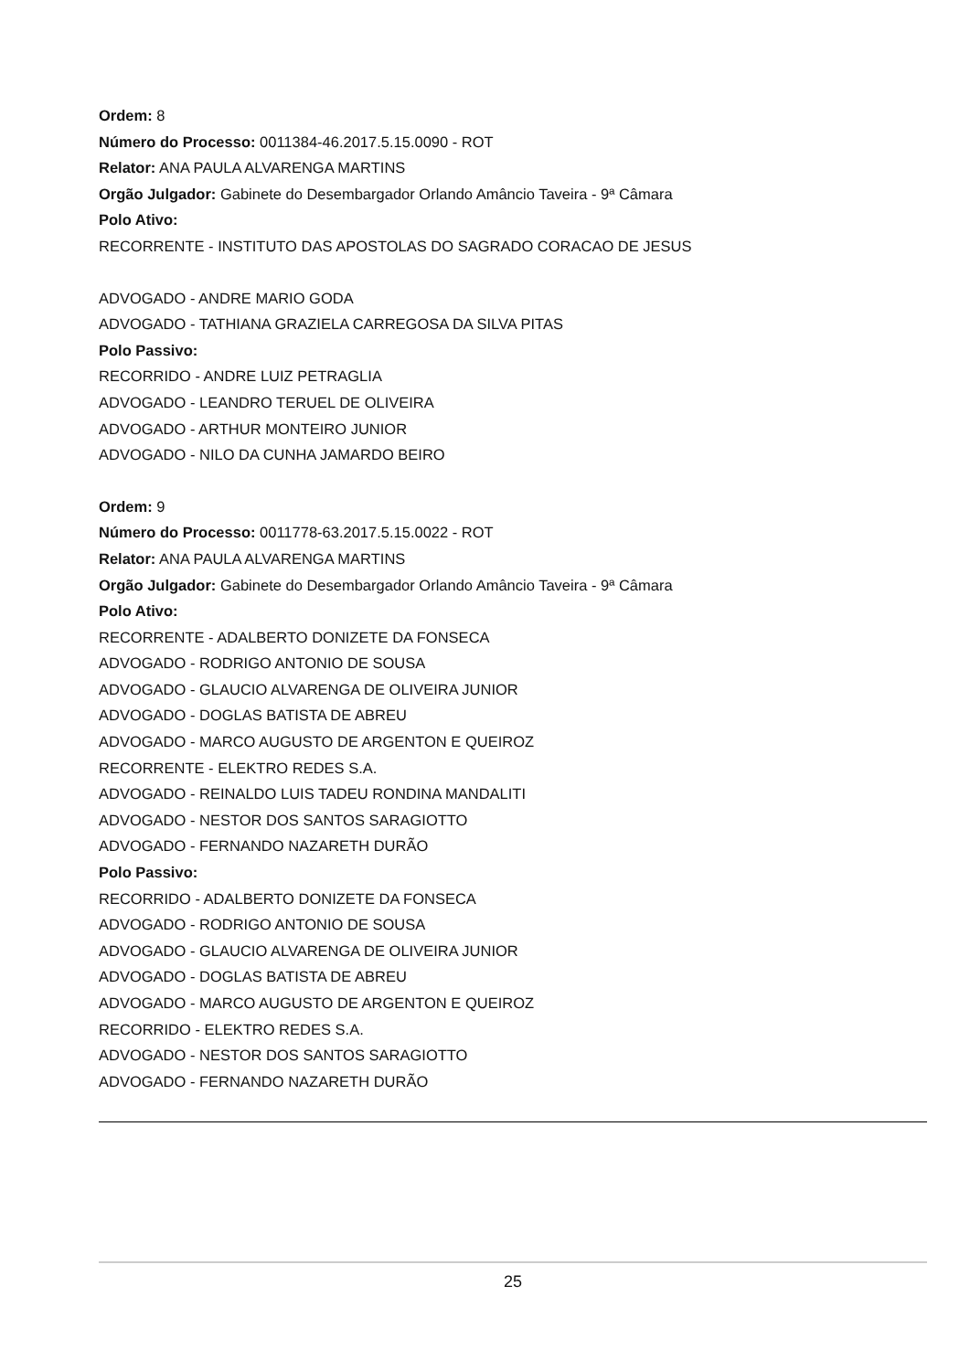Ordem: 8
Número do Processo: 0011384-46.2017.5.15.0090 - ROT
Relator: ANA PAULA ALVARENGA MARTINS
Orgão Julgador: Gabinete do Desembargador Orlando Amâncio Taveira - 9ª Câmara
Polo Ativo:
RECORRENTE - INSTITUTO DAS APOSTOLAS DO SAGRADO CORACAO DE JESUS
ADVOGADO - ANDRE MARIO GODA
ADVOGADO - TATHIANA GRAZIELA CARREGOSA DA SILVA PITAS
Polo Passivo:
RECORRIDO - ANDRE LUIZ PETRAGLIA
ADVOGADO - LEANDRO TERUEL DE OLIVEIRA
ADVOGADO - ARTHUR MONTEIRO JUNIOR
ADVOGADO - NILO DA CUNHA JAMARDO BEIRO
Ordem: 9
Número do Processo: 0011778-63.2017.5.15.0022 - ROT
Relator: ANA PAULA ALVARENGA MARTINS
Orgão Julgador: Gabinete do Desembargador Orlando Amâncio Taveira - 9ª Câmara
Polo Ativo:
RECORRENTE - ADALBERTO DONIZETE DA FONSECA
ADVOGADO - RODRIGO ANTONIO DE SOUSA
ADVOGADO - GLAUCIO ALVARENGA DE OLIVEIRA JUNIOR
ADVOGADO - DOGLAS BATISTA DE ABREU
ADVOGADO - MARCO AUGUSTO DE ARGENTON E QUEIROZ
RECORRENTE - ELEKTRO REDES S.A.
ADVOGADO - REINALDO LUIS TADEU RONDINA MANDALITI
ADVOGADO - NESTOR DOS SANTOS SARAGIOTTO
ADVOGADO - FERNANDO NAZARETH DURÃO
Polo Passivo:
RECORRIDO - ADALBERTO DONIZETE DA FONSECA
ADVOGADO - RODRIGO ANTONIO DE SOUSA
ADVOGADO - GLAUCIO ALVARENGA DE OLIVEIRA JUNIOR
ADVOGADO - DOGLAS BATISTA DE ABREU
ADVOGADO - MARCO AUGUSTO DE ARGENTON E QUEIROZ
RECORRIDO - ELEKTRO REDES S.A.
ADVOGADO - NESTOR DOS SANTOS SARAGIOTTO
ADVOGADO - FERNANDO NAZARETH DURÃO
25